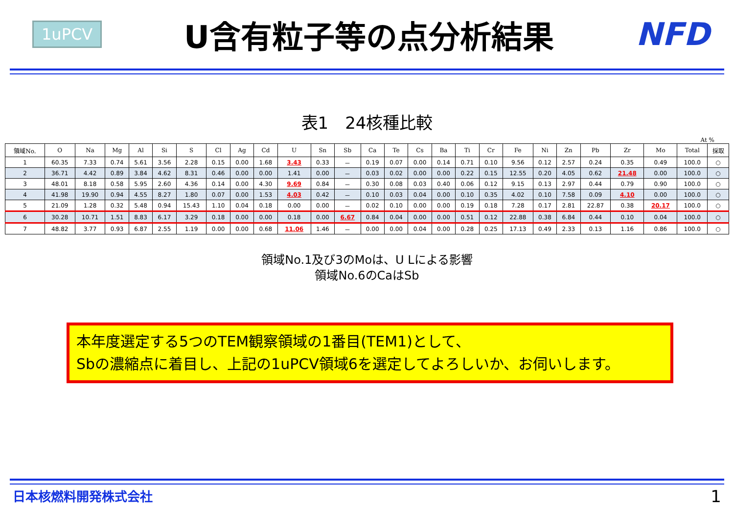1uPCV
U含有粒子等の点分析結果 NFD
表1　24核種比較
At %
| 領域No. | O | Na | Mg | Al | Si | S | Cl | Ag | Cd | U | Sn | Sb | Ca | Te | Cs | Ba | Ti | Cr | Fe | Ni | Zn | Pb | Zr | Mo | Total | 採取 |
| --- | --- | --- | --- | --- | --- | --- | --- | --- | --- | --- | --- | --- | --- | --- | --- | --- | --- | --- | --- | --- | --- | --- | --- | --- | --- | --- |
| 1 | 60.35 | 7.33 | 0.74 | 5.61 | 3.56 | 2.28 | 0.15 | 0.00 | 1.68 | 3.43 | 0.33 | － | 0.19 | 0.07 | 0.00 | 0.14 | 0.71 | 0.10 | 9.56 | 0.12 | 2.57 | 0.24 | 0.35 | 0.49 | 100.0 | ○ |
| 2 | 36.71 | 4.42 | 0.89 | 3.84 | 4.62 | 8.31 | 0.46 | 0.00 | 0.00 | 1.41 | 0.00 | － | 0.03 | 0.02 | 0.00 | 0.00 | 0.22 | 0.15 | 12.55 | 0.20 | 4.05 | 0.62 | 21.48 | 0.00 | 100.0 | ○ |
| 3 | 48.01 | 8.18 | 0.58 | 5.95 | 2.60 | 4.36 | 0.14 | 0.00 | 4.30 | 9.69 | 0.84 | － | 0.30 | 0.08 | 0.03 | 0.40 | 0.06 | 0.12 | 9.15 | 0.13 | 2.97 | 0.44 | 0.79 | 0.90 | 100.0 | ○ |
| 4 | 41.98 | 19.90 | 0.94 | 4.55 | 8.27 | 1.80 | 0.07 | 0.00 | 1.53 | 4.03 | 0.42 | － | 0.10 | 0.03 | 0.04 | 0.00 | 0.10 | 0.35 | 4.02 | 0.10 | 7.58 | 0.09 | 4.10 | 0.00 | 100.0 | ○ |
| 5 | 21.09 | 1.28 | 0.32 | 5.48 | 0.94 | 15.43 | 1.10 | 0.04 | 0.18 | 0.00 | 0.00 | － | 0.02 | 0.10 | 0.00 | 0.00 | 0.19 | 0.18 | 7.28 | 0.17 | 2.81 | 22.87 | 0.38 | 20.17 | 100.0 | ○ |
| 6 | 30.28 | 10.71 | 1.51 | 8.83 | 6.17 | 3.29 | 0.18 | 0.00 | 0.00 | 0.18 | 0.00 | 6.67 | 0.84 | 0.04 | 0.00 | 0.00 | 0.51 | 0.12 | 22.88 | 0.38 | 6.84 | 0.44 | 0.10 | 0.04 | 100.0 | ○ |
| 7 | 48.82 | 3.77 | 0.93 | 6.87 | 2.55 | 1.19 | 0.00 | 0.00 | 0.68 | 11.06 | 1.46 | － | 0.00 | 0.00 | 0.04 | 0.00 | 0.28 | 0.25 | 17.13 | 0.49 | 2.33 | 0.13 | 1.16 | 0.86 | 100.0 | ○ |
領域No.1及び3のMoは、U Lによる影響
領域No.6のCaはSb
本年度選定する5つのTEM観察領域の1番目(TEM1)として、
Sbの濃縮点に着目し、上記の1uPCV領域6を選定してよろしいか、お伺いします。
日本核燃料開発株式会社 1